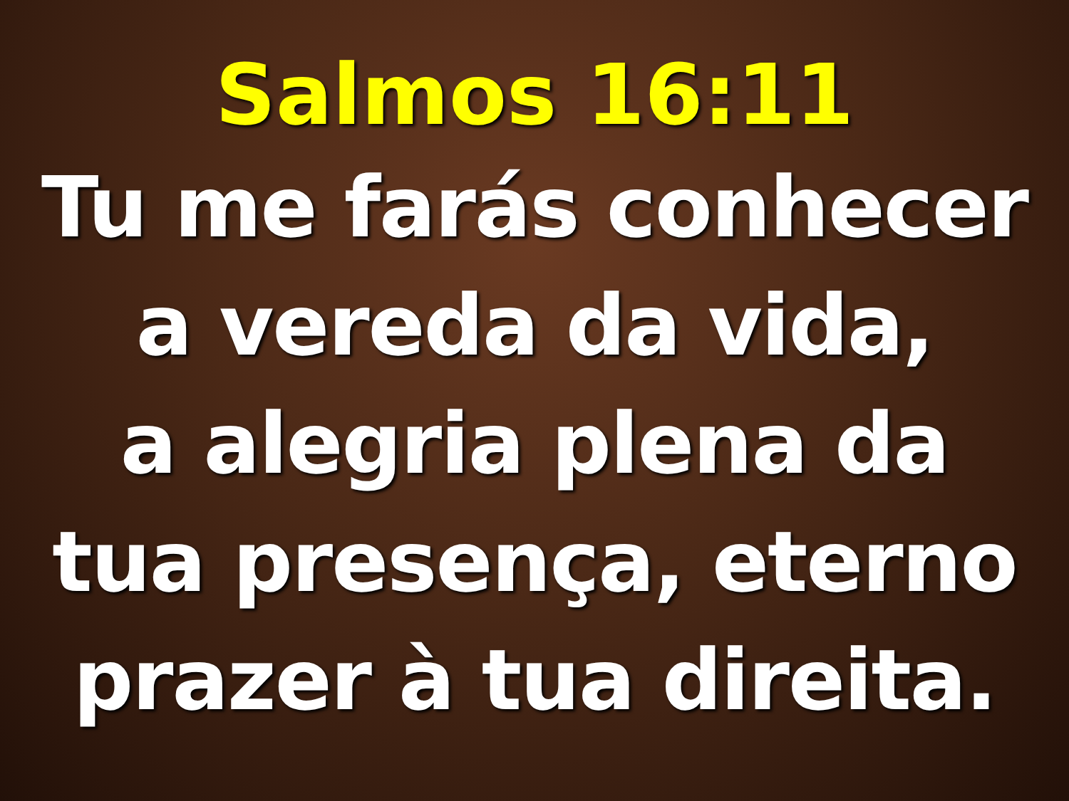Salmos 16:11
Tu me farás conhecer
a vereda da vida,
a alegria plena da
tua presença, eterno
prazer à tua direita.